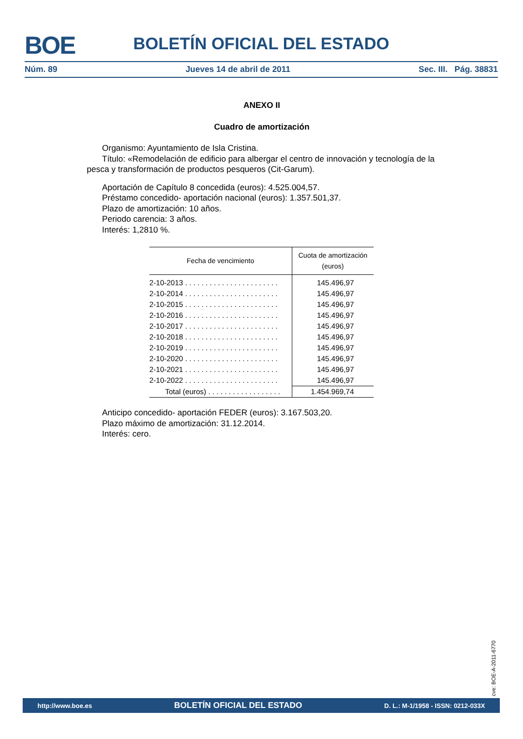BOE
BOLETÍN OFICIAL DEL ESTADO
Núm. 89 Jueves 14 de abril de 2011 Sec. III. Pág. 38831
ANEXO II
Cuadro de amortización
Organismo: Ayuntamiento de Isla Cristina.
Título: «Remodelación de edificio para albergar el centro de innovación y tecnología de la pesca y transformación de productos pesqueros (Cit-Garum).
Aportación de Capítulo 8 concedida (euros): 4.525.004,57.
Préstamo concedido- aportación nacional (euros): 1.357.501,37.
Plazo de amortización: 10 años.
Periodo carencia: 3 años.
Interés: 1,2810 %.
| Fecha de vencimiento | Cuota de amortización (euros) |
| --- | --- |
| 2-10-2013 . . . . . . . . . . . . . . . . . . . . . . . | 145.496,97 |
| 2-10-2014 . . . . . . . . . . . . . . . . . . . . . . . | 145.496,97 |
| 2-10-2015 . . . . . . . . . . . . . . . . . . . . . . . | 145.496,97 |
| 2-10-2016 . . . . . . . . . . . . . . . . . . . . . . . | 145.496,97 |
| 2-10-2017 . . . . . . . . . . . . . . . . . . . . . . . | 145.496,97 |
| 2-10-2018 . . . . . . . . . . . . . . . . . . . . . . . | 145.496,97 |
| 2-10-2019 . . . . . . . . . . . . . . . . . . . . . . . | 145.496,97 |
| 2-10-2020 . . . . . . . . . . . . . . . . . . . . . . . | 145.496,97 |
| 2-10-2021 . . . . . . . . . . . . . . . . . . . . . . . | 145.496,97 |
| 2-10-2022 . . . . . . . . . . . . . . . . . . . . . . . | 145.496,97 |
| Total (euros) . . . . . . . . . . . . . . . . . . | 1.454.969,74 |
Anticipo concedido- aportación FEDER (euros): 3.167.503,20.
Plazo máximo de amortización: 31.12.2014.
Interés: cero.
cve: BOE-A-2011-6770
http://www.boe.es BOLETÍN OFICIAL DEL ESTADO D. L.: M-1/1958 - ISSN: 0212-033X